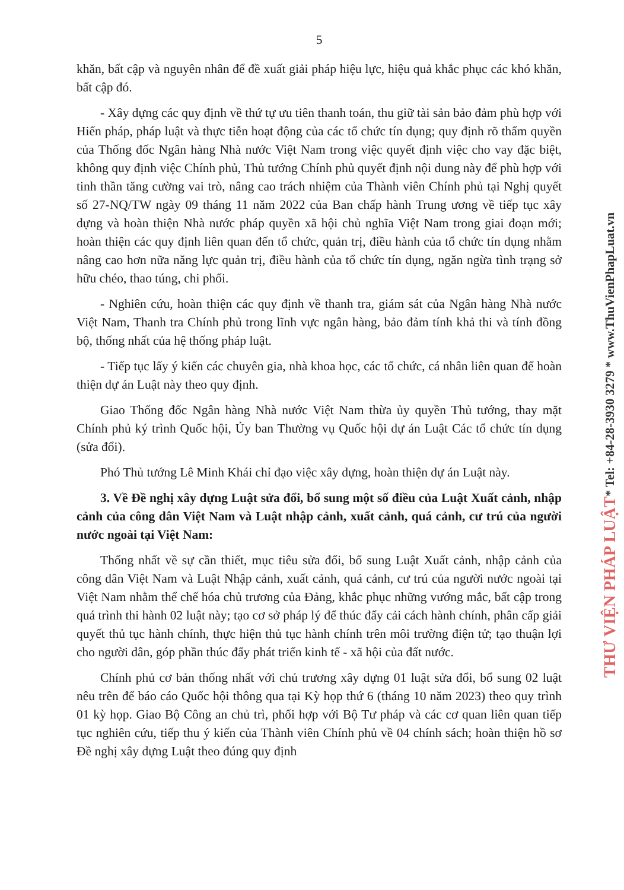5
khăn, bất cập và nguyên nhân để đề xuất giải pháp hiệu lực, hiệu quả khắc phục các khó khăn, bất cập đó.
- Xây dựng các quy định về thứ tự ưu tiên thanh toán, thu giữ tài sản bảo đảm phù hợp với Hiến pháp, pháp luật và thực tiễn hoạt động của các tổ chức tín dụng; quy định rõ thẩm quyền của Thống đốc Ngân hàng Nhà nước Việt Nam trong việc quyết định việc cho vay đặc biệt, không quy định việc Chính phủ, Thủ tướng Chính phủ quyết định nội dung này để phù hợp với tinh thần tăng cường vai trò, nâng cao trách nhiệm của Thành viên Chính phủ tại Nghị quyết số 27-NQ/TW ngày 09 tháng 11 năm 2022 của Ban chấp hành Trung ương về tiếp tục xây dựng và hoàn thiện Nhà nước pháp quyền xã hội chủ nghĩa Việt Nam trong giai đoạn mới; hoàn thiện các quy định liên quan đến tổ chức, quản trị, điều hành của tổ chức tín dụng nhằm nâng cao hơn nữa năng lực quản trị, điều hành của tổ chức tín dụng, ngăn ngừa tình trạng sở hữu chéo, thao túng, chi phối.
- Nghiên cứu, hoàn thiện các quy định về thanh tra, giám sát của Ngân hàng Nhà nước Việt Nam, Thanh tra Chính phủ trong lĩnh vực ngân hàng, bảo đảm tính khả thi và tính đồng bộ, thống nhất của hệ thống pháp luật.
- Tiếp tục lấy ý kiến các chuyên gia, nhà khoa học, các tổ chức, cá nhân liên quan để hoàn thiện dự án Luật này theo quy định.
Giao Thống đốc Ngân hàng Nhà nước Việt Nam thừa ủy quyền Thủ tướng, thay mặt Chính phủ ký trình Quốc hội, Ủy ban Thường vụ Quốc hội dự án Luật Các tổ chức tín dụng (sửa đổi).
Phó Thủ tướng Lê Minh Khái chỉ đạo việc xây dựng, hoàn thiện dự án Luật này.
3. Về Đề nghị xây dựng Luật sửa đổi, bổ sung một số điều của Luật Xuất cảnh, nhập cảnh của công dân Việt Nam và Luật nhập cảnh, xuất cảnh, quá cảnh, cư trú của người nước ngoài tại Việt Nam:
Thống nhất về sự cần thiết, mục tiêu sửa đổi, bổ sung Luật Xuất cảnh, nhập cảnh của công dân Việt Nam và Luật Nhập cảnh, xuất cảnh, quá cảnh, cư trú của người nước ngoài tại Việt Nam nhằm thể chế hóa chủ trương của Đảng, khắc phục những vướng mắc, bất cập trong quá trình thi hành 02 luật này; tạo cơ sở pháp lý để thúc đẩy cải cách hành chính, phân cấp giải quyết thủ tục hành chính, thực hiện thủ tục hành chính trên môi trường điện tử; tạo thuận lợi cho người dân, góp phần thúc đẩy phát triển kinh tế - xã hội của đất nước.
Chính phủ cơ bản thống nhất với chủ trương xây dựng 01 luật sửa đổi, bổ sung 02 luật nêu trên để báo cáo Quốc hội thông qua tại Kỳ họp thứ 6 (tháng 10 năm 2023) theo quy trình 01 kỳ họp. Giao Bộ Công an chủ trì, phối hợp với Bộ Tư pháp và các cơ quan liên quan tiếp tục nghiên cứu, tiếp thu ý kiến của Thành viên Chính phủ về 04 chính sách; hoàn thiện hồ sơ Đề nghị xây dựng Luật theo đúng quy định
THƯ VIỆN PHÁP LUẬT* Tel: +84-28-3930 3279 * www.ThuVienPhapLuat.vn